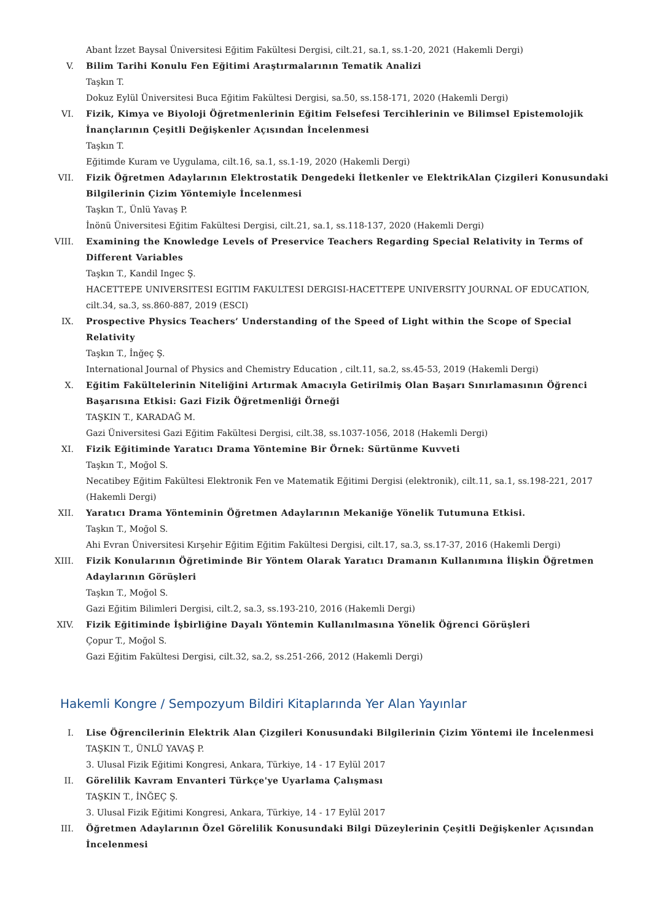Abant İzzet Baysal Üniversitesi Eğitim Fakültesi Dergisi, cilt.21, sa.1, ss.1-20, 2021 (Hakemli Dergi)
V. Bilim Tarihi Konulu Fen Eğitimi Araştırmalarının Tematik Analizi
Taşkın T.
Dokuz Eylül Üniversitesi Buca Eğitim Fakültesi Dergisi, sa.50, ss.158-171, 2020 (Hakemli Dergi)
VI. Fizik, Kimya ve Biyoloji Öğretmenlerinin Eğitim Felsefesi Tercihlerinin ve Bilimsel Epistemolojik İnançlarının Çeşitli Değişkenler Açısından İncelenmesi
Taşkın T.
Eğitimde Kuram ve Uygulama, cilt.16, sa.1, ss.1-19, 2020 (Hakemli Dergi)
VII. Fizik Öğretmen Adaylarının Elektrostatik Dengedeki İletkenler ve ElektrikAlan Çizgileri Konusundaki Bilgilerinin Çizim Yöntemiyle İncelenmesi
Taşkın T., Ünlü Yavaş P.
İnönü Üniversitesi Eğitim Fakültesi Dergisi, cilt.21, sa.1, ss.118-137, 2020 (Hakemli Dergi)
VIII. Examining the Knowledge Levels of Preservice Teachers Regarding Special Relativity in Terms of Different Variables
Taşkın T., Kandil Ingec Ş.
HACETTEPE UNIVERSITESI EGITIM FAKULTESI DERGISI-HACETTEPE UNIVERSITY JOURNAL OF EDUCATION, cilt.34, sa.3, ss.860-887, 2019 (ESCI)
IX. Prospective Physics Teachers’ Understanding of the Speed of Light within the Scope of Special Relativity
Taşkın T., İnğeç Ş.
International Journal of Physics and Chemistry Education , cilt.11, sa.2, ss.45-53, 2019 (Hakemli Dergi)
X. Eğitim Fakültelerinin Niteliğini Artırmak Amacıyla Getirilmiş Olan Başarı Sınırlamasının Öğrenci Başarısına Etkisi: Gazi Fizik Öğretmenliği Örneği
TAŞKIN T., KARADAĞ M.
Gazi Üniversitesi Gazi Eğitim Fakültesi Dergisi, cilt.38, ss.1037-1056, 2018 (Hakemli Dergi)
XI. Fizik Eğitiminde Yaratıcı Drama Yöntemine Bir Örnek: Sürtünme Kuvveti
Taşkın T., Moğol S.
Necatibey Eğitim Fakültesi Elektronik Fen ve Matematik Eğitimi Dergisi (elektronik), cilt.11, sa.1, ss.198-221, 2017 (Hakemli Dergi)
XII. Yaratıcı Drama Yönteminin Öğretmen Adaylarının Mekaniğe Yönelik Tutumuna Etkisi.
Taşkın T., Moğol S.
Ahi Evran Üniversitesi Kırşehir Eğitim Eğitim Fakültesi Dergisi, cilt.17, sa.3, ss.17-37, 2016 (Hakemli Dergi)
XIII. Fizik Konularının Öğretiminde Bir Yöntem Olarak Yaratıcı Dramanın Kullanımına İlişkin Öğretmen Adaylarının Görüşleri
Taşkın T., Moğol S.
Gazi Eğitim Bilimleri Dergisi, cilt.2, sa.3, ss.193-210, 2016 (Hakemli Dergi)
XIV. Fizik Eğitiminde İşbirliğine Dayalı Yöntemin Kullanılmasına Yönelik Öğrenci Görüşleri
Çopur T., Moğol S.
Gazi Eğitim Fakültesi Dergisi, cilt.32, sa.2, ss.251-266, 2012 (Hakemli Dergi)
Hakemli Kongre / Sempozyum Bildiri Kitaplarında Yer Alan Yayınlar
I. Lise Öğrencilerinin Elektrik Alan Çizgileri Konusundaki Bilgilerinin Çizim Yöntemi ile İncelenmesi
TAŞKIN T., ÜNLÜ YAVAŞ P.
3. Ulusal Fizik Eğitimi Kongresi, Ankara, Türkiye, 14 - 17 Eylül 2017
II. Görelilik Kavram Envanteri Türkçe'ye Uyarlama Çalışması
TAŞKIN T., İNĞEÇ Ş.
3. Ulusal Fizik Eğitimi Kongresi, Ankara, Türkiye, 14 - 17 Eylül 2017
III. Öğretmen Adaylarının Özel Görelilik Konusundaki Bilgi Düzeylerinin Çeşitli Değişkenler Açısından İncelenmesi